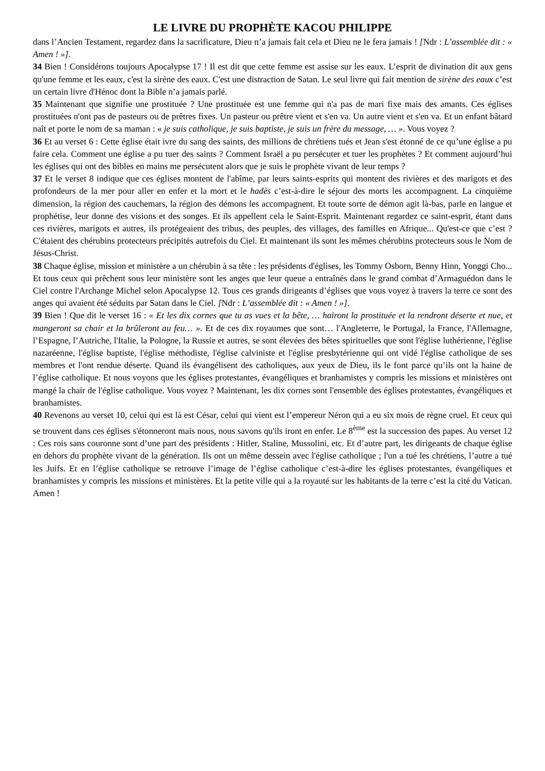LE LIVRE DU PROPHÈTE KACOU PHILIPPE
dans l’Ancien Testament, regardez dans la sacrificature, Dieu n’a jamais fait cela et Dieu ne le fera jamais ! [Ndr : L’assemblée dit : « Amen ! »].
34 Bien ! Considérons toujours Apocalypse 17 ! Il est dit que cette femme est assise sur les eaux. L’esprit de divination dit aux gens qu'une femme et les eaux, c'est la sirène des eaux. C'est une distraction de Satan. Le seul livre qui fait mention de sirène des eaux c’est un certain livre d'Hénoc dont la Bible n’a jamais parlé.
35 Maintenant que signifie une prostituée ? Une prostituée est une femme qui n'a pas de mari fixe mais des amants. Ces églises prostituées n'ont pas de pasteurs ou de prêtres fixes. Un pasteur ou prêtre vient et s'en va. Un autre vient et s'en va. Et un enfant bâtard naît et porte le nom de sa maman : « je suis catholique, je suis baptiste, je suis un frère du message, … ». Vous voyez ?
36 Et au verset 6 : Cette église était ivre du sang des saints, des millions de chrétiens tués et Jean s'est étonné de ce qu’une église a pu faire cela. Comment une église a pu tuer des saints ? Comment Israël a pu persécuter et tuer les prophètes ? Et comment aujourd’hui les églises qui ont des bibles en mains me persécutent alors que je suis le prophète vivant de leur temps ?
37 Et le verset 8 indique que ces églises montent de l'abîme, par leurs saints-esprits qui montent des rivières et des marigots et des profondeurs de la mer pour aller en enfer et la mort et le hadès c’est-à-dire le séjour des morts les accompagnent. La cinquième dimension, la région des cauchemars, la région des démons les accompagnent. Et toute sorte de démon agit là-bas, parle en langue et prophétise, leur donne des visions et des songes. Et ils appellent cela le Saint-Esprit. Maintenant regardez ce saint-esprit, étant dans ces rivières, marigots et autres, ils protégeaient des tribus, des peuples, des villages, des familles en Afrique... Qu'est-ce que c’est ? C'étaient des chérubins protecteurs précipités autrefois du Ciel. Et maintenant ils sont les mêmes chérubins protecteurs sous le Nom de Jésus-Christ.
38 Chaque église, mission et ministère a un chérubin à sa tête : les présidents d'églises, les Tommy Osborn, Benny Hinn, Yonggi Cho... Et tous ceux qui prêchent sous leur ministère sont les anges que leur queue a entraînés dans le grand combat d’Armaguédon dans le Ciel contre l'Archange Michel selon Apocalypse 12. Tous ces grands dirigeants d’églises que vous voyez à travers la terre ce sont des anges qui avaient été séduits par Satan dans le Ciel. [Ndr : L’assemblée dit : « Amen ! »].
39 Bien ! Que dit le verset 16 : « Et les dix cornes que tu as vues et la bête, … haïront la prostituée et la rendront déserte et nue, et mangeront sa chair et la brûleront au feu… ». Et de ces dix royaumes que sont… l'Angleterre, le Portugal, la France, l'Allemagne, l’Espagne, l’Autriche, l'Italie, la Pologne, la Russie et autres, se sont élevées des bêtes spirituelles que sont l'église luthérienne, l'église nazaréenne, l'église baptiste, l'église méthodiste, l'église calviniste et l'église presbytérienne qui ont vidé l'église catholique de ses membres et l'ont rendue déserte. Quand ils évangélisent des catholiques, aux yeux de Dieu, ils le font parce qu’ils ont la haine de l’église catholique. Et nous voyons que les églises protestantes, évangéliques et branhamistes y compris les missions et ministères ont mangé la chair de l'église catholique. Vous voyez ? Maintenant, les dix cornes sont l'ensemble des églises protestantes, évangéliques et branhamistes.
40 Revenons au verset 10, celui qui est là est César, celui qui vient est l’empereur Néron qui a eu six mois de règne cruel. Et ceux qui se trouvent dans ces églises s'étonneront mais nous, nous savons qu'ils iront en enfer. Le 8<sup>ème</sup> est la succession des papes. Au verset 12 : Ces rois sans couronne sont d’une part des présidents : Hitler, Staline, Mussolini, etc. Et d’autre part, les dirigeants de chaque église en dehors du prophète vivant de la génération. Ils ont un même dessein avec l'église catholique ; l'un a tué les chrétiens, l’autre a tué les Juifs. Et en l’église catholique se retrouve l’image de l’église catholique c’est-à-dire les églises protestantes, évangéliques et branhamistes y compris les missions et ministères. Et la petite ville qui a la royauté sur les habitants de la terre c’est la cité du Vatican. Amen !